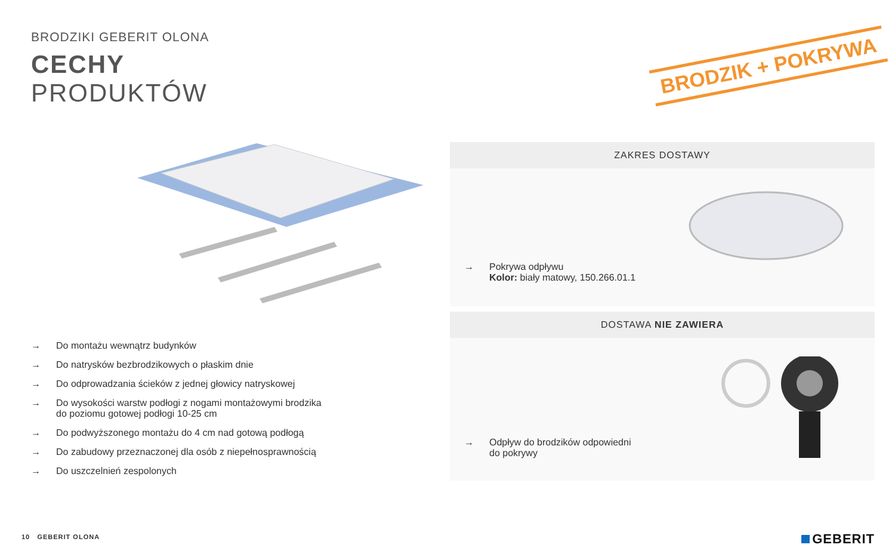BRODZIKI GEBERIT OLONA
CECHY
PRODUKTÓW
BRODZIK + POKRYWA
→ Do montażu wewnątrz budynków
→ Do natrysków bezbrodzikowych o płaskim dnie
→ Do odprowadzania ścieków z jednej głowicy natryskowej
→ Do wysokości warstw podłogi z nogami montażowymi brodzika
do poziomu gotowej podłogi 10-25 cm
→ Do podwyższonego montażu do 4 cm nad gotową podłogą
→ Do zabudowy przeznaczonej dla osób z niepełnosprawnością
→ Do uszczelnień zespolonych
ZAKRES DOSTAWY
→ Pokrywa odpływu
Kolor: biały matowy, 150.266.01.1
DOSTAWA NIE ZAWIERA
→ Odpływ do brodzików odpowiedni
do pokrywy
10 GEBERIT OLONA GEBERIT